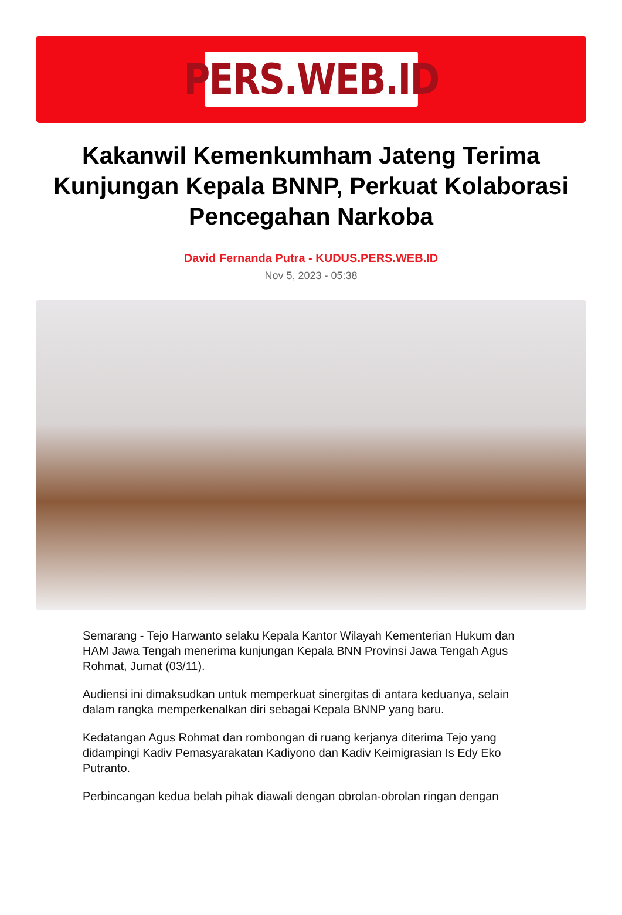PERS.WEB.ID
Kakanwil Kemenkumham Jateng Terima Kunjungan Kepala BNNP, Perkuat Kolaborasi Pencegahan Narkoba
David Fernanda Putra - KUDUS.PERS.WEB.ID
Nov 5, 2023 - 05:38
Semarang - Tejo Harwanto selaku Kepala Kantor Wilayah Kementerian Hukum dan HAM Jawa Tengah menerima kunjungan Kepala BNN Provinsi Jawa Tengah Agus Rohmat, Jumat (03/11).
Audiensi ini dimaksudkan untuk memperkuat sinergitas di antara keduanya, selain dalam rangka memperkenalkan diri sebagai Kepala BNNP yang baru.
Kedatangan Agus Rohmat dan rombongan di ruang kerjanya diterima Tejo yang didampingi Kadiv Pemasyarakatan Kadiyono dan Kadiv Keimigrasian Is Edy Eko Putranto.
Perbincangan kedua belah pihak diawali dengan obrolan-obrolan ringan dengan